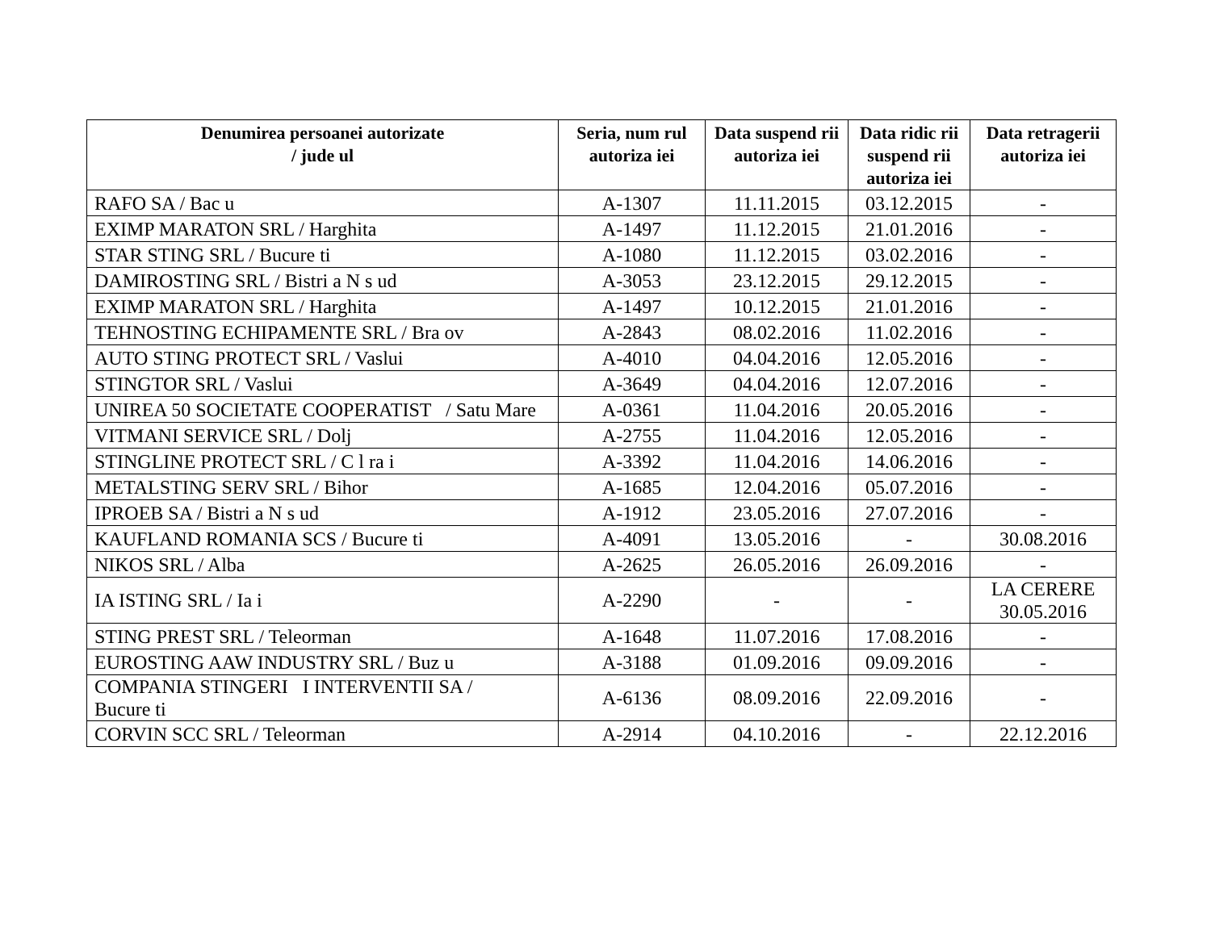| Denumirea persoanei autorizate / jude ul | Seria, num rul autoriza iei | Data suspend rii autoriza iei | Data ridic rii suspend rii autoriza iei | Data retragerii autoriza iei |
| --- | --- | --- | --- | --- |
| RAFO SA / Bac u | A-1307 | 11.11.2015 | 03.12.2015 | - |
| EXIMP MARATON SRL / Harghita | A-1497 | 11.12.2015 | 21.01.2016 | - |
| STAR STING SRL / Bucure ti | A-1080 | 11.12.2015 | 03.02.2016 | - |
| DAMIROSTING SRL / Bistri a N s ud | A-3053 | 23.12.2015 | 29.12.2015 | - |
| EXIMP MARATON SRL / Harghita | A-1497 | 10.12.2015 | 21.01.2016 | - |
| TEHNOSTING ECHIPAMENTE SRL / Bra ov | A-2843 | 08.02.2016 | 11.02.2016 | - |
| AUTO STING PROTECT SRL / Vaslui | A-4010 | 04.04.2016 | 12.05.2016 | - |
| STINGTOR SRL / Vaslui | A-3649 | 04.04.2016 | 12.07.2016 | - |
| UNIREA 50 SOCIETATE COOPERATIST / Satu Mare | A-0361 | 11.04.2016 | 20.05.2016 | - |
| VITMANI SERVICE SRL / Dolj | A-2755 | 11.04.2016 | 12.05.2016 | - |
| STINGLINE PROTECT SRL / C l ra i | A-3392 | 11.04.2016 | 14.06.2016 | - |
| METALSTING SERV SRL / Bihor | A-1685 | 12.04.2016 | 05.07.2016 | - |
| IPROEB SA / Bistri a N s ud | A-1912 | 23.05.2016 | 27.07.2016 | - |
| KAUFLAND ROMANIA SCS / Bucure ti | A-4091 | 13.05.2016 | - | 30.08.2016 |
| NIKOS SRL / Alba | A-2625 | 26.05.2016 | 26.09.2016 | - |
| IA ISTING SRL / Ia i | A-2290 | - | - | LA CERERE 30.05.2016 |
| STING PREST SRL / Teleorman | A-1648 | 11.07.2016 | 17.08.2016 | - |
| EUROSTING AAW INDUSTRY SRL / Buz u | A-3188 | 01.09.2016 | 09.09.2016 | - |
| COMPANIA STINGERI I INTERVENTII SA / Bucure ti | A-6136 | 08.09.2016 | 22.09.2016 | - |
| CORVIN SCC SRL / Teleorman | A-2914 | 04.10.2016 | - | 22.12.2016 |